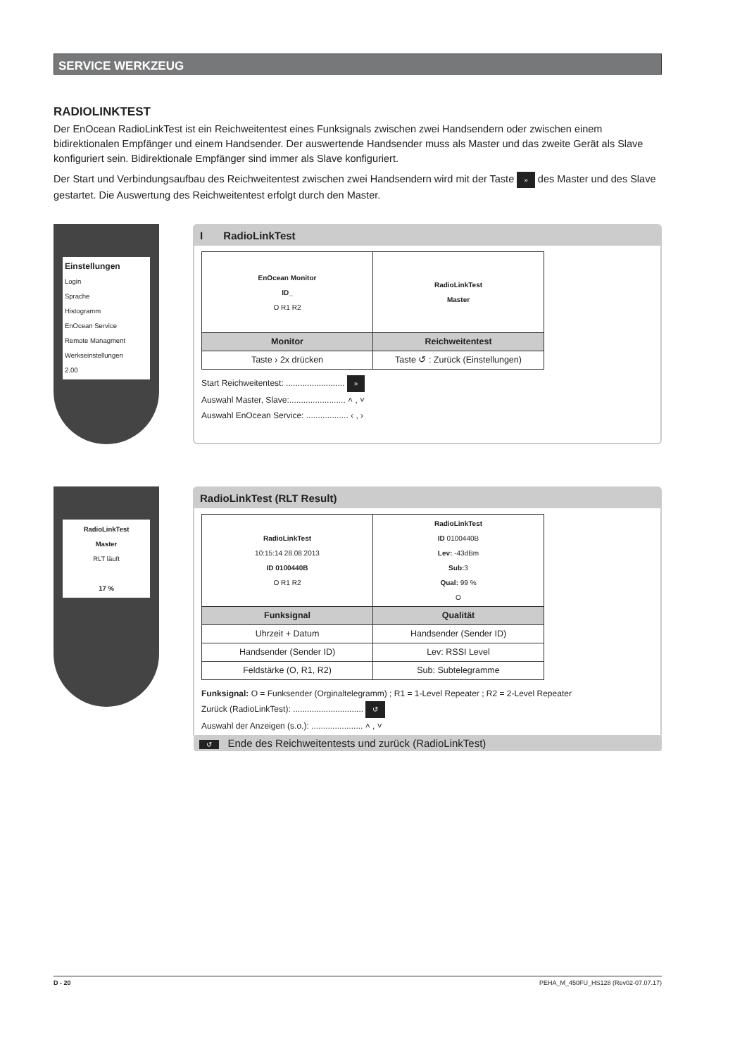SERVICE WERKZEUG
RADIOLINKTEST
Der EnOcean RadioLinkTest ist ein Reichweitentest eines Funksignals zwischen zwei Handsendern oder zwischen einem bidirektionalen Empfänger und einem Handsender. Der auswertende Handsender muss als Master und das zweite Gerät als Slave konfiguriert sein. Bidirektionale Empfänger sind immer als Slave konfiguriert.
Der Start und Verbindungsaufbau des Reichweitentest zwischen zwei Handsendern wird mit der Taste » des Master und des Slave gestartet. Die Auswertung des Reichweitentest erfolgt durch den Master.
Einstellungen
Login
Sprache
Histogramm
EnOcean Service
Remote Managment
Werkseinstellungen
2.00
I RadioLinkTest
| EnOcean Monitor ID_ O R1 R2 | RadioLinkTest Master |
| Monitor | Reichweitentest |
| Taste › 2x drücken | Taste ↺ : Zurück (Einstellungen) |
Start Reichweitentest: ......................... »
Auswahl Master, Slave:........................ ˄ , ˅
Auswahl EnOcean Service: .................. ‹ , ›
RadioLinkTest
Master
RLT läuft
17 %
RadioLinkTest (RLT Result)
| RadioLinkTest 10:15:14 28.08.2013 ID 0100440B O R1 R2 | RadioLinkTest ID 0100440B Lev: -43dBm Sub: 3 Qual: 99 % O |
| Funksignal | Qualität |
| Uhrzeit + Datum | Handsender (Sender ID) |
| Handsender (Sender ID) | Lev: RSSI Level |
| Feldstärke (O, R1, R2) | Sub: Subtelegramme |
Funksignal: O = Funksender (Orginaltelegramm) ; R1 = 1-Level Repeater ; R2 = 2-Level Repeater
Zurück (RadioLinkTest): .............................. ↺
Auswahl der Anzeigen (s.o.): ...................... ˄ , ˅
↺ Ende des Reichweitentests und zurück (RadioLinkTest)
D - 20 PEHA_M_450FU_HS128 (Rev02-07.07.17)